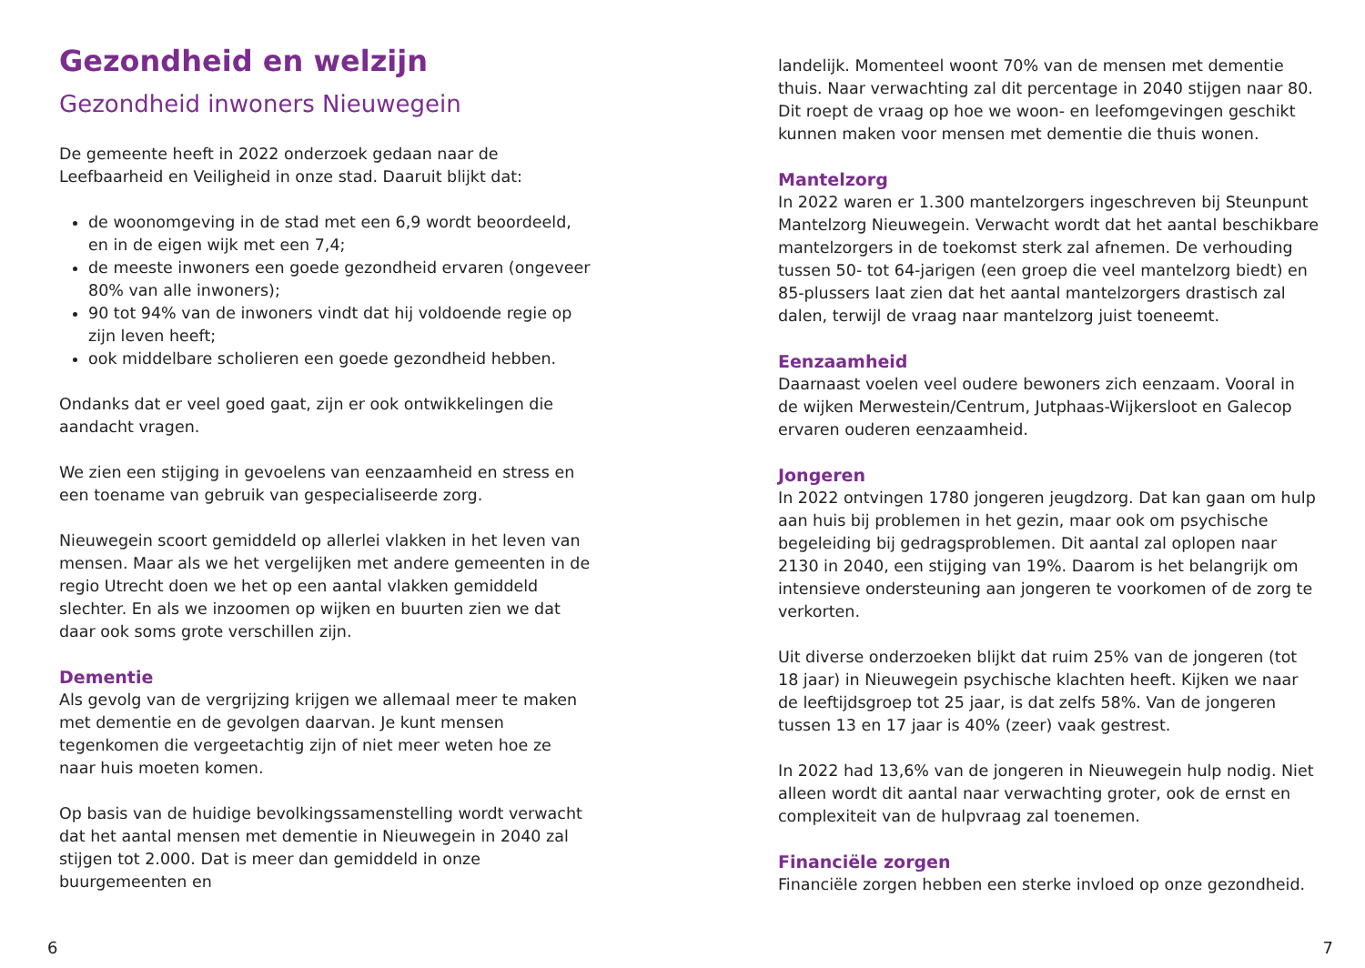Gezondheid en welzijn
Gezondheid inwoners Nieuwegein
De gemeente heeft in 2022 onderzoek gedaan naar de Leefbaarheid en Veiligheid in onze stad. Daaruit blijkt dat:
de woonomgeving in de stad met een 6,9 wordt beoordeeld, en in de eigen wijk met een 7,4;
de meeste inwoners een goede gezondheid ervaren (ongeveer 80% van alle inwoners);
90 tot 94% van de inwoners vindt dat hij voldoende regie op zijn leven heeft;
ook middelbare scholieren een goede gezondheid hebben.
Ondanks dat er veel goed gaat, zijn er ook ontwikkelingen die aandacht vragen.
We zien een stijging in gevoelens van eenzaamheid en stress en een toename van gebruik van gespecialiseerde zorg.
Nieuwegein scoort gemiddeld op allerlei vlakken in het leven van mensen. Maar als we het vergelijken met andere gemeenten in de regio Utrecht doen we het op een aantal vlakken gemiddeld slechter. En als we inzoomen op wijken en buurten zien we dat daar ook soms grote verschillen zijn.
Dementie
Als gevolg van de vergrijzing krijgen we allemaal meer te maken met dementie en de gevolgen daarvan. Je kunt mensen tegenkomen die vergeetachtig zijn of niet meer weten hoe ze naar huis moeten komen.
Op basis van de huidige bevolkingssamenstelling wordt verwacht dat het aantal mensen met dementie in Nieuwegein in 2040 zal stijgen tot 2.000. Dat is meer dan gemiddeld in onze buurgemeenten en
6
landelijk. Momenteel woont 70% van de mensen met dementie thuis. Naar verwachting zal dit percentage in 2040 stijgen naar 80. Dit roept de vraag op hoe we woon- en leefomgevingen geschikt kunnen maken voor mensen met dementie die thuis wonen.
Mantelzorg
In 2022 waren er 1.300 mantelzorgers ingeschreven bij Steunpunt Mantelzorg Nieuwegein. Verwacht wordt dat het aantal beschikbare mantelzorgers in de toekomst sterk zal afnemen. De verhouding tussen 50- tot 64-jarigen (een groep die veel mantelzorg biedt) en 85-plussers laat zien dat het aantal mantelzorgers drastisch zal dalen, terwijl de vraag naar mantelzorg juist toeneemt.
Eenzaamheid
Daarnaast voelen veel oudere bewoners zich eenzaam. Vooral in de wijken Merwestein/Centrum, Jutphaas-Wijkersloot en Galecop ervaren ouderen eenzaamheid.
Jongeren
In 2022 ontvingen 1780 jongeren jeugdzorg. Dat kan gaan om hulp aan huis bij problemen in het gezin, maar ook om psychische begeleiding bij gedragsproblemen. Dit aantal zal oplopen naar 2130 in 2040, een stijging van 19%. Daarom is het belangrijk om intensieve ondersteuning aan jongeren te voorkomen of de zorg te verkorten.
Uit diverse onderzoeken blijkt dat ruim 25% van de jongeren (tot 18 jaar) in Nieuwegein psychische klachten heeft. Kijken we naar de leeftijdsgroep tot 25 jaar, is dat zelfs 58%. Van de jongeren tussen 13 en 17 jaar is 40% (zeer) vaak gestrest.
In 2022 had 13,6% van de jongeren in Nieuwegein hulp nodig. Niet alleen wordt dit aantal naar verwachting groter, ook de ernst en complexiteit van de hulpvraag zal toenemen.
Financiële zorgen
Financiële zorgen hebben een sterke invloed op onze gezondheid.
7